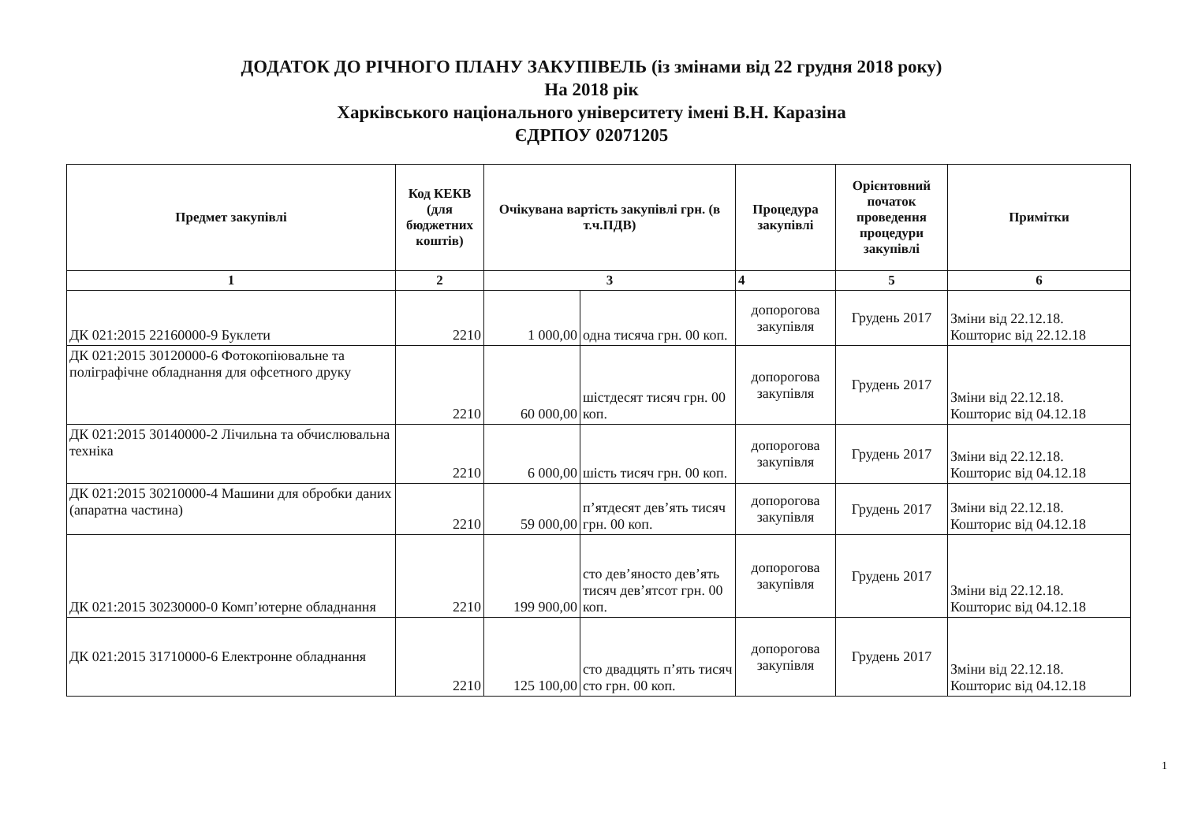ДОДАТОК ДО РІЧНОГО ПЛАНУ ЗАКУПІВЕЛЬ (із змінами від 22 грудня 2018 року)
На 2018 рік
Харківського національного університету імені В.Н. Каразіна
ЄДРПОУ 02071205
| Предмет закупівлі | Код КЕКВ (для бюджетних коштів) | Очікувана вартість закупівлі грн. (в т.ч.ПДВ) | | Процедура закупівлі | Орієнтовний початок проведення процедури закупівлі | Примітки |
| --- | --- | --- | --- | --- | --- | --- |
| 1 | 2 | 3 | | 4 | 5 | 6 |
| ДК 021:2015 22160000-9 Буклети | 2210 | 1 000,00 | одна тисяча грн. 00 коп. | допорогова закупівля | Грудень 2017 | Зміни від 22.12.18. Кошторис від 22.12.18 |
| ДК 021:2015 30120000-6 Фотокопіювальне та поліграфічне обладнання для офсетного друку | 2210 | 60 000,00 | шістдесят тисяч грн. 00 коп. | допорогова закупівля | Грудень 2017 | Зміни від 22.12.18. Кошторис від 04.12.18 |
| ДК 021:2015 30140000-2 Лічильна та обчислювальна техніка | 2210 | 6 000,00 | шість тисяч грн. 00 коп. | допорогова закупівля | Грудень 2017 | Зміни від 22.12.18. Кошторис від 04.12.18 |
| ДК 021:2015 30210000-4 Машини для обробки даних (апаратна частина) | 2210 | 59 000,00 | п’ятдесят дев’ять тисяч грн. 00 коп. | допорогова закупівля | Грудень 2017 | Зміни від 22.12.18. Кошторис від 04.12.18 |
| ДК 021:2015 30230000-0 Комп’ютерне обладнання | 2210 | 199 900,00 | сто дев’яносто дев’ять тисяч дев’ятсот грн. 00 коп. | допорогова закупівля | Грудень 2017 | Зміни від 22.12.18. Кошторис від 04.12.18 |
| ДК 021:2015 31710000-6 Електронне обладнання | 2210 | 125 100,00 | сто двадцять п’ять тисяч сто грн. 00 коп. | допорогова закупівля | Грудень 2017 | Зміни від 22.12.18. Кошторис від 04.12.18 |
1